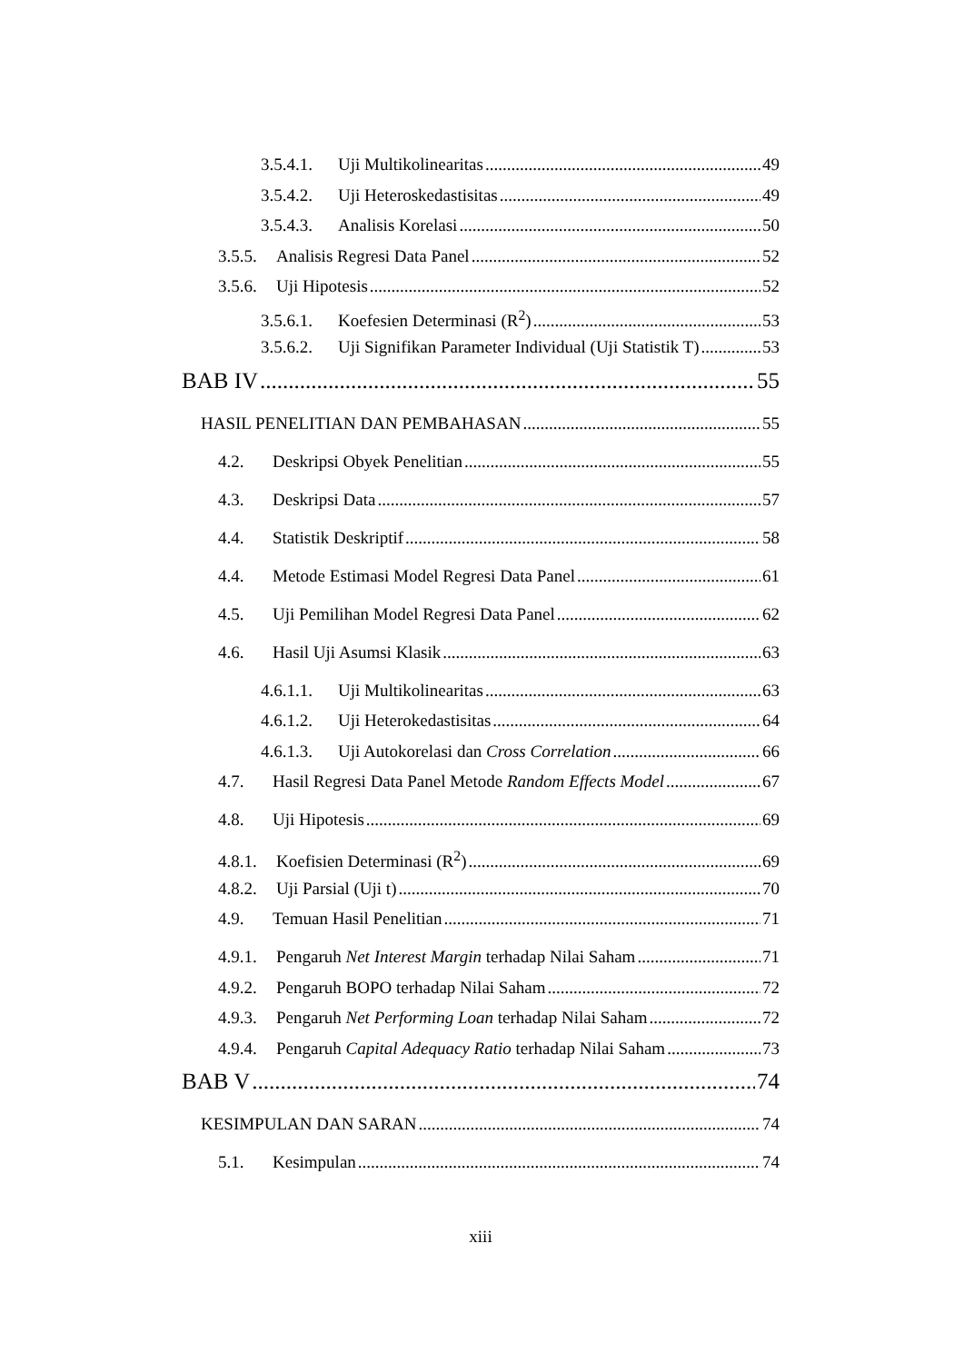3.5.4.1. Uji Multikolinearitas 49
3.5.4.2. Uji Heteroskedastisitas 49
3.5.4.3. Analisis Korelasi 50
3.5.5. Analisis Regresi Data Panel 52
3.5.6. Uji Hipotesis 52
3.5.6.1. Koefesien Determinasi (R<sup>2</sup>) 53
3.5.6.2. Uji Signifikan Parameter Individual (Uji Statistik T) 53
BAB IV 55
HASIL PENELITIAN DAN PEMBAHASAN 55
4.2. Deskripsi Obyek Penelitian 55
4.3. Deskripsi Data 57
4.4. Statistik Deskriptif 58
4.4. Metode Estimasi Model Regresi Data Panel 61
4.5. Uji Pemilihan Model Regresi Data Panel 62
4.6. Hasil Uji Asumsi Klasik 63
4.6.1.1. Uji Multikolinearitas 63
4.6.1.2. Uji Heterokedastisitas 64
4.6.1.3. Uji Autokorelasi dan Cross Correlation 66
4.7. Hasil Regresi Data Panel Metode Random Effects Model 67
4.8. Uji Hipotesis 69
4.8.1. Koefisien Determinasi (R<sup>2</sup>) 69
4.8.2. Uji Parsial (Uji t) 70
4.9. Temuan Hasil Penelitian 71
4.9.1. Pengaruh Net Interest Margin terhadap Nilai Saham 71
4.9.2. Pengaruh BOPO terhadap Nilai Saham 72
4.9.3. Pengaruh Net Performing Loan terhadap Nilai Saham 72
4.9.4. Pengaruh Capital Adequacy Ratio terhadap Nilai Saham 73
BAB V 74
KESIMPULAN DAN SARAN 74
5.1. Kesimpulan 74
xiii